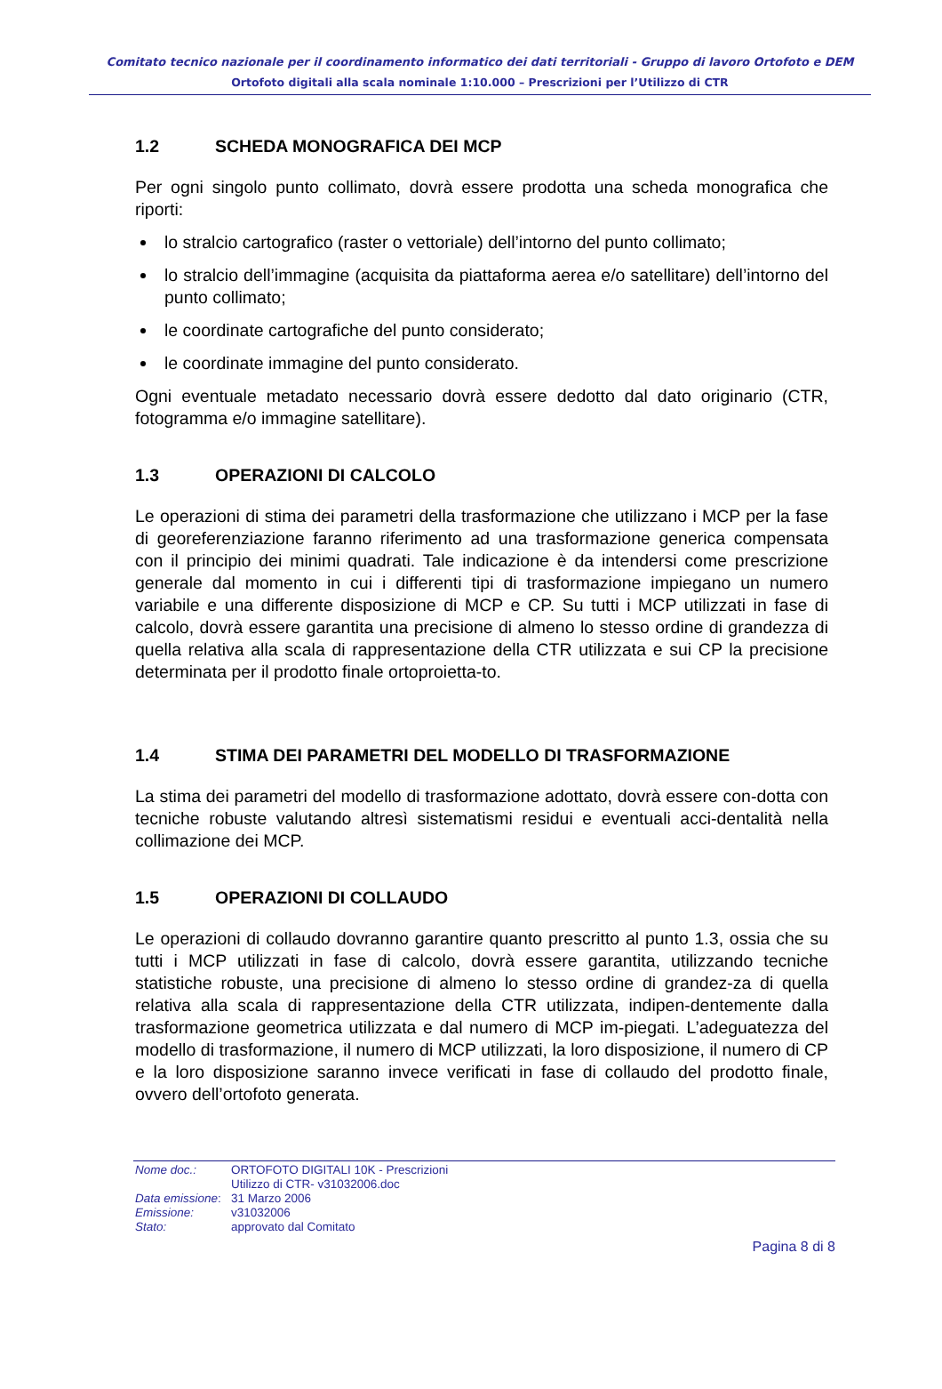Comitato tecnico nazionale per il coordinamento informatico dei dati territoriali - Gruppo di lavoro Ortofoto e DEM
Ortofoto digitali alla scala nominale 1:10.000 – Prescrizioni per l’Utilizzo di CTR
1.2 SCHEDA MONOGRAFICA DEI MCP
Per ogni singolo punto collimato, dovrà essere prodotta una scheda monografica che riporti:
lo stralcio cartografico (raster o vettoriale) dell’intorno del punto collimato;
lo stralcio dell’immagine (acquisita da piattaforma aerea e/o satellitare) dell’intorno del punto collimato;
le coordinate cartografiche del punto considerato;
le coordinate immagine del punto considerato.
Ogni eventuale metadato necessario dovrà essere dedotto dal dato originario (CTR, fotogramma e/o immagine satellitare).
1.3 OPERAZIONI DI CALCOLO
Le operazioni di stima dei parametri della trasformazione che utilizzano i MCP per la fase di georeferenziazione faranno riferimento ad una trasformazione generica compensata con il principio dei minimi quadrati. Tale indicazione è da intendersi come prescrizione generale dal momento in cui i differenti tipi di trasformazione impiegano un numero variabile e una differente disposizione di MCP e CP. Su tutti i MCP utilizzati in fase di calcolo, dovrà essere garantita una precisione di almeno lo stesso ordine di grandezza di quella relativa alla scala di rappresentazione della CTR utilizzata e sui CP la precisione determinata per il prodotto finale ortoproietta-to.
1.4 STIMA DEI PARAMETRI DEL MODELLO DI TRASFORMAZIONE
La stima dei parametri del modello di trasformazione adottato, dovrà essere con-dotta con tecniche robuste valutando altresì sistematismi residui e eventuali acci-dentalità nella collimazione dei MCP.
1.5 OPERAZIONI DI COLLAUDO
Le operazioni di collaudo dovranno garantire quanto prescritto al punto 1.3, ossia che su tutti i MCP utilizzati in fase di calcolo, dovrà essere garantita, utilizzando tecniche statistiche robuste, una precisione di almeno lo stesso ordine di grandez-za di quella relativa alla scala di rappresentazione della CTR utilizzata, indipen-dentemente dalla trasformazione geometrica utilizzata e dal numero di MCP im-piegati. L’adeguatezza del modello di trasformazione, il numero di MCP utilizzati, la loro disposizione, il numero di CP e la loro disposizione saranno invece verificati in fase di collaudo del prodotto finale, ovvero dell’ortofoto generata.
| Nome doc.: | ORTOFOTO DIGITALI 10K - Prescrizioni Utilizzo di CTR- v31032006.doc |
| Data emissione : | 31 Marzo 2006 |
| Emissione: | v31032006 |
| Stato: | approvato dal Comitato |
Pagina 8 di 8